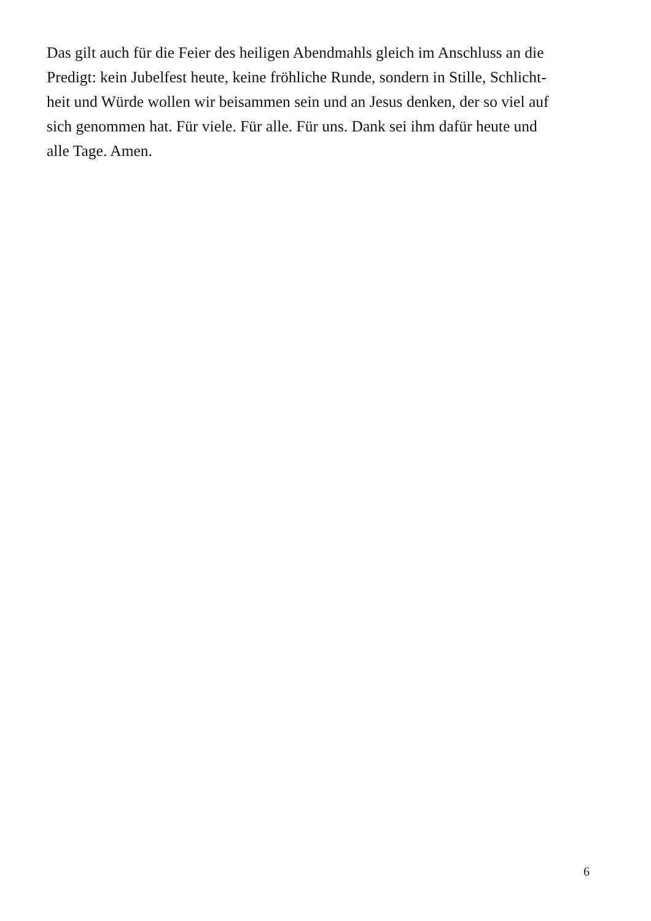Das gilt auch für die Feier des heiligen Abendmahls gleich im Anschluss an die
Predigt: kein Jubelfest heute, keine fröhliche Runde, sondern in Stille, Schlicht-
heit und Würde wollen wir beisammen sein und an Jesus denken, der so viel auf
sich genommen hat. Für viele. Für alle. Für uns. Dank sei ihm dafür heute und
alle Tage. Amen.
6